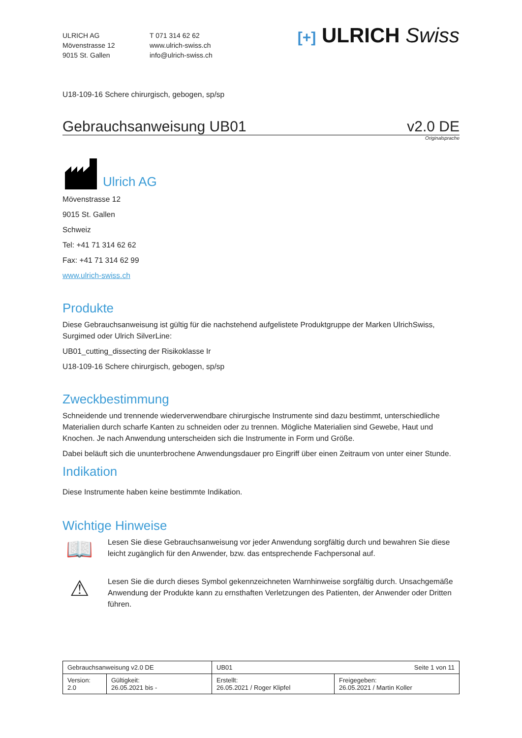ULRICH AG
Mövenstrasse 12
9015 St. Gallen
T 071 314 62 62
www.ulrich-swiss.ch
info@ulrich-swiss.ch
[+] ULRICH Swiss
U18-109-16 Schere chirurgisch, gebogen, sp/sp
Gebrauchsanweisung UB01 v2.0 DE
Originalsprache
Ulrich AG
Mövenstrasse 12
9015 St. Gallen
Schweiz
Tel: +41 71 314 62 62
Fax: +41 71 314 62 99
www.ulrich-swiss.ch
Produkte
Diese Gebrauchsanweisung ist gültig für die nachstehend aufgelistete Produktgruppe der Marken UlrichSwiss, Surgimed oder Ulrich SilverLine:
UB01_cutting_dissecting der Risikoklasse Ir
U18-109-16 Schere chirurgisch, gebogen, sp/sp
Zweckbestimmung
Schneidende und trennende wiederverwendbare chirurgische Instrumente sind dazu bestimmt, unterschiedliche Materialien durch scharfe Kanten zu schneiden oder zu trennen. Mögliche Materialien sind Gewebe, Haut und Knochen. Je nach Anwendung unterscheiden sich die Instrumente in Form und Größe.
Dabei beläuft sich die ununterbrochene Anwendungsdauer pro Eingriff über einen Zeitraum von unter einer Stunde.
Indikation
Diese Instrumente haben keine bestimmte Indikation.
Wichtige Hinweise
📖
Lesen Sie diese Gebrauchsanweisung vor jeder Anwendung sorgfältig durch und bewahren Sie diese leicht zugänglich für den Anwender, bzw. das entsprechende Fachpersonal auf.
⚠
Lesen Sie die durch dieses Symbol gekennzeichneten Warnhinweise sorgfältig durch. Unsachgemäße Anwendung der Produkte kann zu ernsthaften Verletzungen des Patienten, der Anwender oder Dritten führen.
| Gebrauchsanweisung v2.0 DE | | UB01 Seite 1 von 11 | |
| Version: 2.0 | Gültigkeit: 26.05.2021 bis - | Erstellt: 26.05.2021 / Roger Klipfel | Freigegeben: 26.05.2021 / Martin Koller |